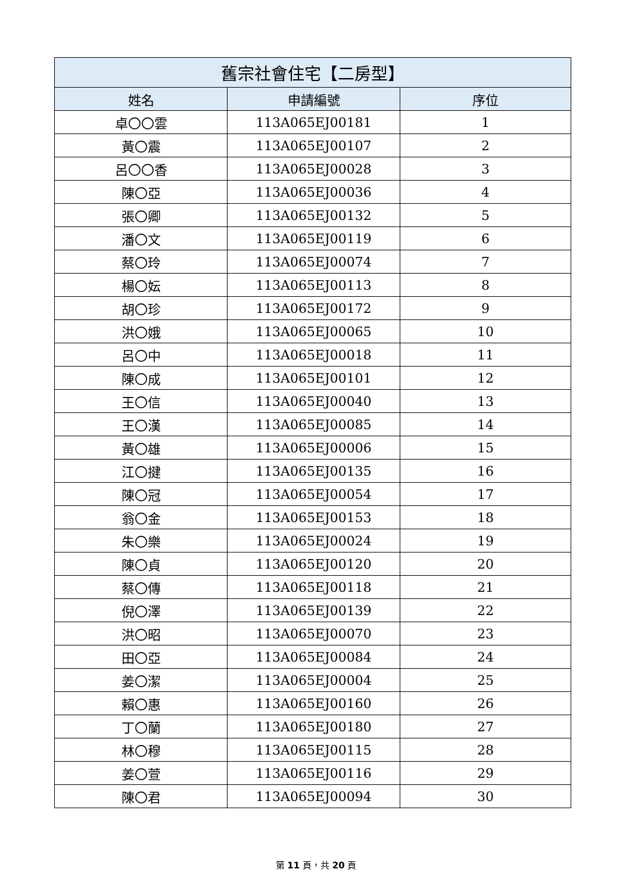| 舊宗社會住宅【二房型】 | | |
| --- | --- | --- |
| 姓名 | 申請編號 | 序位 |
| 卓〇〇雲 | 113A065EJ00181 | 1 |
| 黃〇震 | 113A065EJ00107 | 2 |
| 呂〇〇香 | 113A065EJ00028 | 3 |
| 陳〇亞 | 113A065EJ00036 | 4 |
| 張〇卿 | 113A065EJ00132 | 5 |
| 潘〇文 | 113A065EJ00119 | 6 |
| 蔡〇玲 | 113A065EJ00074 | 7 |
| 楊〇妘 | 113A065EJ00113 | 8 |
| 胡〇珍 | 113A065EJ00172 | 9 |
| 洪〇娥 | 113A065EJ00065 | 10 |
| 呂〇中 | 113A065EJ00018 | 11 |
| 陳〇成 | 113A065EJ00101 | 12 |
| 王〇信 | 113A065EJ00040 | 13 |
| 王〇漢 | 113A065EJ00085 | 14 |
| 黃〇雄 | 113A065EJ00006 | 15 |
| 江〇揵 | 113A065EJ00135 | 16 |
| 陳〇冠 | 113A065EJ00054 | 17 |
| 翁〇金 | 113A065EJ00153 | 18 |
| 朱〇樂 | 113A065EJ00024 | 19 |
| 陳〇貞 | 113A065EJ00120 | 20 |
| 蔡〇傳 | 113A065EJ00118 | 21 |
| 倪〇澤 | 113A065EJ00139 | 22 |
| 洪〇昭 | 113A065EJ00070 | 23 |
| 田〇亞 | 113A065EJ00084 | 24 |
| 姜〇潔 | 113A065EJ00004 | 25 |
| 賴〇惠 | 113A065EJ00160 | 26 |
| 丁〇蘭 | 113A065EJ00180 | 27 |
| 林〇穆 | 113A065EJ00115 | 28 |
| 姜〇萱 | 113A065EJ00116 | 29 |
| 陳〇君 | 113A065EJ00094 | 30 |
第 11 頁，共 20 頁